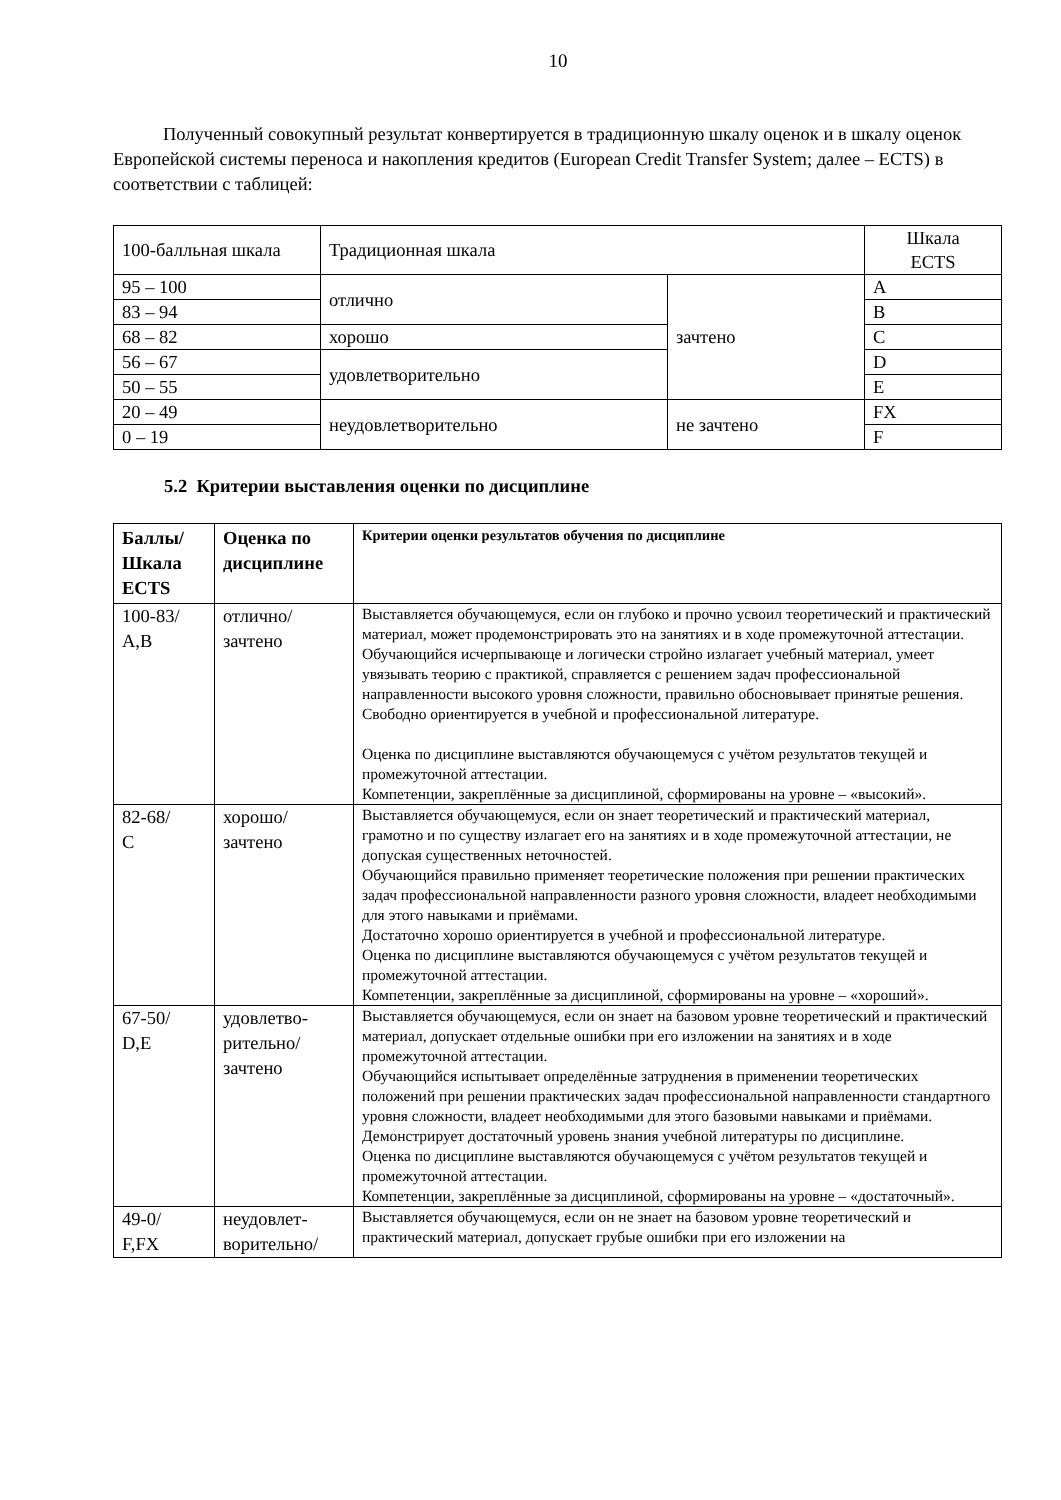10
Полученный совокупный результат конвертируется в традиционную шкалу оценок и в шкалу оценок Европейской системы переноса и накопления кредитов (European Credit Transfer System; далее – ECTS) в соответствии с таблицей:
| 100-балльная шкала | Традиционная шкала | | Шкала ECTS |
| 95 – 100 | отлично | зачтено | A |
| 83 – 94 | | | B |
| 68 – 82 | хорошо | | C |
| 56 – 67 | удовлетворительно | | D |
| 50 – 55 | | | E |
| 20 – 49 | неудовлетворительно | не зачтено | FX |
| 0 – 19 | | | F |
5.2 Критерии выставления оценки по дисциплине
| Баллы/ Шкала ECTS | Оценка по дисциплине | Критерии оценки результатов обучения по дисциплине |
| --- | --- | --- |
| 100-83/ A,B | отлично/ зачтено | Выставляется обучающемуся, если он глубоко и прочно усвоил теоретический и практический материал, может продемонстрировать это на занятиях и в ходе промежуточной аттестации. Обучающийся исчерпывающе и логически стройно излагает учебный материал, умеет увязывать теорию с практикой, справляется с решением задач профессиональной направленности высокого уровня сложности, правильно обосновывает принятые решения. Свободно ориентируется в учебной и профессиональной литературе. Оценка по дисциплине выставляются обучающемуся с учётом результатов текущей и промежуточной аттестации. Компетенции, закреплённые за дисциплиной, сформированы на уровне – «высокий». |
| 82-68/ C | хорошо/ зачтено | Выставляется обучающемуся, если он знает теоретический и практический материал, грамотно и по существу излагает его на занятиях и в ходе промежуточной аттестации, не допуская существенных неточностей. Обучающийся правильно применяет теоретические положения при решении практических задач профессиональной направленности разного уровня сложности, владеет необходимыми для этого навыками и приёмами. Достаточно хорошо ориентируется в учебной и профессиональной литературе. Оценка по дисциплине выставляются обучающемуся с учётом результатов текущей и промежуточной аттестации. Компетенции, закреплённые за дисциплиной, сформированы на уровне – «хороший». |
| 67-50/ D,E | удовлетво- рительно/ зачтено | Выставляется обучающемуся, если он знает на базовом уровне теоретический и практический материал, допускает отдельные ошибки при его изложении на занятиях и в ходе промежуточной аттестации. Обучающийся испытывает определённые затруднения в применении теоретических положений при решении практических задач профессиональной направленности стандартного уровня сложности, владеет необходимыми для этого базовыми навыками и приёмами. Демонстрирует достаточный уровень знания учебной литературы по дисциплине. Оценка по дисциплине выставляются обучающемуся с учётом результатов текущей и промежуточной аттестации. Компетенции, закреплённые за дисциплиной, сформированы на уровне – «достаточный». |
| 49-0/ F,FX | неудовлет- ворительно/ | Выставляется обучающемуся, если он не знает на базовом уровне теоретический и практический материал, допускает грубые ошибки при его изложении на |